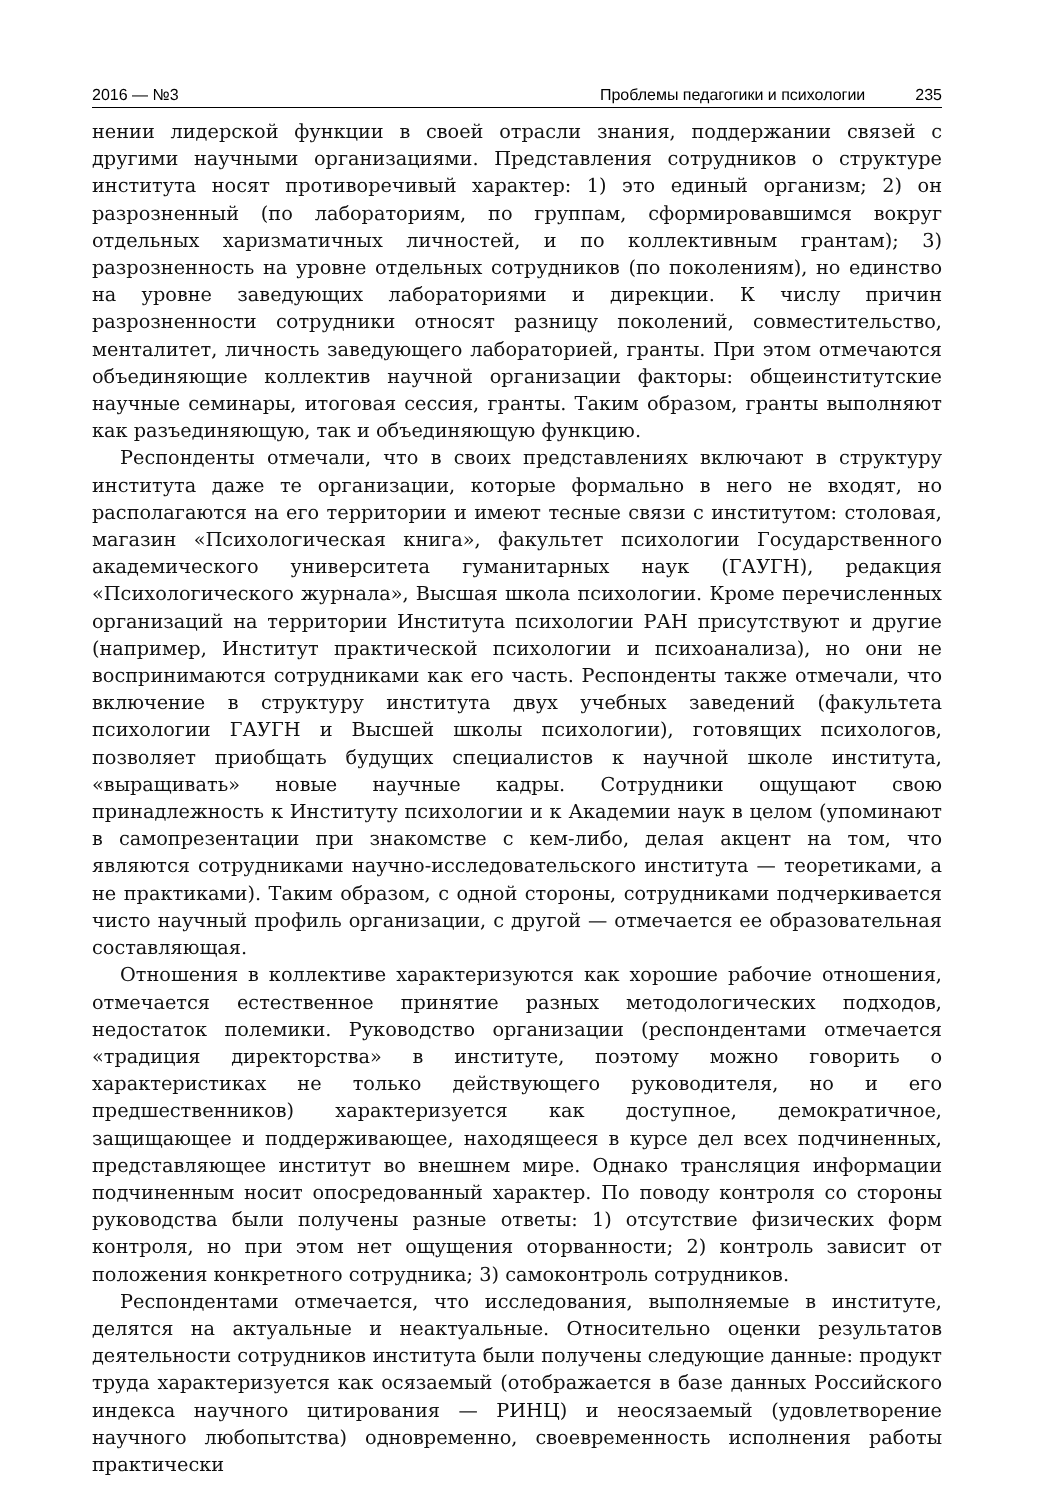2016 — №3 Проблемы педагогики и психологии 235
нении лидерской функции в своей отрасли знания, поддержании связей с другими научными организациями. Представления сотрудников о структуре института носят противоречивый характер: 1) это единый организм; 2) он разрозненный (по лабораториям, по группам, сформировавшимся вокруг отдельных харизматичных личностей, и по коллективным грантам); 3) разрозненность на уровне отдельных сотрудников (по поколениям), но единство на уровне заведующих лабораториями и дирекции. К числу причин разрозненности сотрудники относят разницу поколений, совместительство, менталитет, личность заведующего лабораторией, гранты. При этом отмечаются объединяющие коллектив научной организации факторы: общеинститутские научные семинары, итоговая сессия, гранты. Таким образом, гранты выполняют как разъединяющую, так и объединяющую функцию.
Респонденты отмечали, что в своих представлениях включают в структуру института даже те организации, которые формально в него не входят, но располагаются на его территории и имеют тесные связи с институтом: столовая, магазин «Психологическая книга», факультет психологии Государственного академического университета гуманитарных наук (ГАУГН), редакция «Психологического журнала», Высшая школа психологии. Кроме перечисленных организаций на территории Института психологии РАН присутствуют и другие (например, Институт практической психологии и психоанализа), но они не воспринимаются сотрудниками как его часть. Респонденты также отмечали, что включение в структуру института двух учебных заведений (факультета психологии ГАУГН и Высшей школы психологии), готовящих психологов, позволяет приобщать будущих специалистов к научной школе института, «выращивать» новые научные кадры. Сотрудники ощущают свою принадлежность к Институту психологии и к Академии наук в целом (упоминают в самопрезентации при знакомстве с кем-либо, делая акцент на том, что являются сотрудниками научно-исследовательского института — теоретиками, а не практиками). Таким образом, с одной стороны, сотрудниками подчеркивается чисто научный профиль организации, с другой — отмечается ее образовательная составляющая.
Отношения в коллективе характеризуются как хорошие рабочие отношения, отмечается естественное принятие разных методологических подходов, недостаток полемики. Руководство организации (респондентами отмечается «традиция директорства» в институте, поэтому можно говорить о характеристиках не только действующего руководителя, но и его предшественников) характеризуется как доступное, демократичное, защищающее и поддерживающее, находящееся в курсе дел всех подчиненных, представляющее институт во внешнем мире. Однако трансляция информации подчиненным носит опосредованный характер. По поводу контроля со стороны руководства были получены разные ответы: 1) отсутствие физических форм контроля, но при этом нет ощущения оторванности; 2) контроль зависит от положения конкретного сотрудника; 3) самоконтроль сотрудников.
Респондентами отмечается, что исследования, выполняемые в институте, делятся на актуальные и неактуальные. Относительно оценки результатов деятельности сотрудников института были получены следующие данные: продукт труда характеризуется как осязаемый (отображается в базе данных Российского индекса научного цитирования — РИНЦ) и неосязаемый (удовлетворение научного любопытства) одновременно, своевременность исполнения работы практически